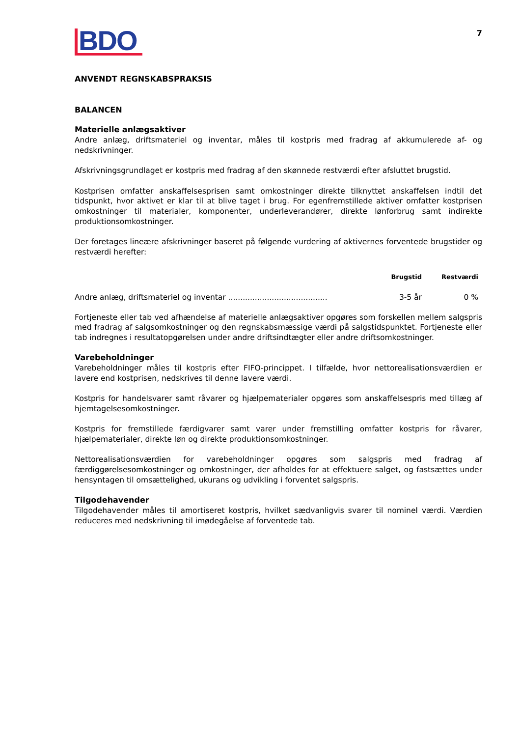BDO
7
ANVENDT REGNSKABSPRAKSIS
BALANCEN
Materielle anlægsaktiver
Andre anlæg, driftsmateriel og inventar, måles til kostpris med fradrag af akkumulerede af- og nedskrivninger.
Afskrivningsgrundlaget er kostpris med fradrag af den skønnede restværdi efter afsluttet brugstid.
Kostprisen omfatter anskaffelsesprisen samt omkostninger direkte tilknyttet anskaffelsen indtil det tidspunkt, hvor aktivet er klar til at blive taget i brug. For egenfremstillede aktiver omfatter kostprisen omkostninger til materialer, komponenter, underleverandører, direkte lønforbrug samt indirekte produktionsomkostninger.
Der foretages lineære afskrivninger baseret på følgende vurdering af aktivernes forventede brugstider og restværdi herefter:
| | Brugstid | Restværdi |
| --- | --- | --- |
| Andre anlæg, driftsmateriel og inventar ......................................... | 3-5 år | 0 % |
Fortjeneste eller tab ved afhændelse af materielle anlægsaktiver opgøres som forskellen mellem salgspris med fradrag af salgsomkostninger og den regnskabsmæssige værdi på salgstidspunktet. Fortjeneste eller tab indregnes i resultatopgørelsen under andre driftsindtægter eller andre driftsomkostninger.
Varebeholdninger
Varebeholdninger måles til kostpris efter FIFO-princippet. I tilfælde, hvor nettorealisationsværdien er lavere end kostprisen, nedskrives til denne lavere værdi.
Kostpris for handelsvarer samt råvarer og hjælpematerialer opgøres som anskaffelsespris med tillæg af hjemtagelsesomkostninger.
Kostpris for fremstillede færdigvarer samt varer under fremstilling omfatter kostpris for råvarer, hjælpematerialer, direkte løn og direkte produktionsomkostninger.
Nettorealisationsværdien for varebeholdninger opgøres som salgspris med fradrag af færdiggørelsesomkostninger og omkostninger, der afholdes for at effektuere salget, og fastsættes under hensyntagen til omsættelighed, ukurans og udvikling i forventet salgspris.
Tilgodehavender
Tilgodehavender måles til amortiseret kostpris, hvilket sædvanligvis svarer til nominel værdi. Værdien reduceres med nedskrivning til imødegåelse af forventede tab.